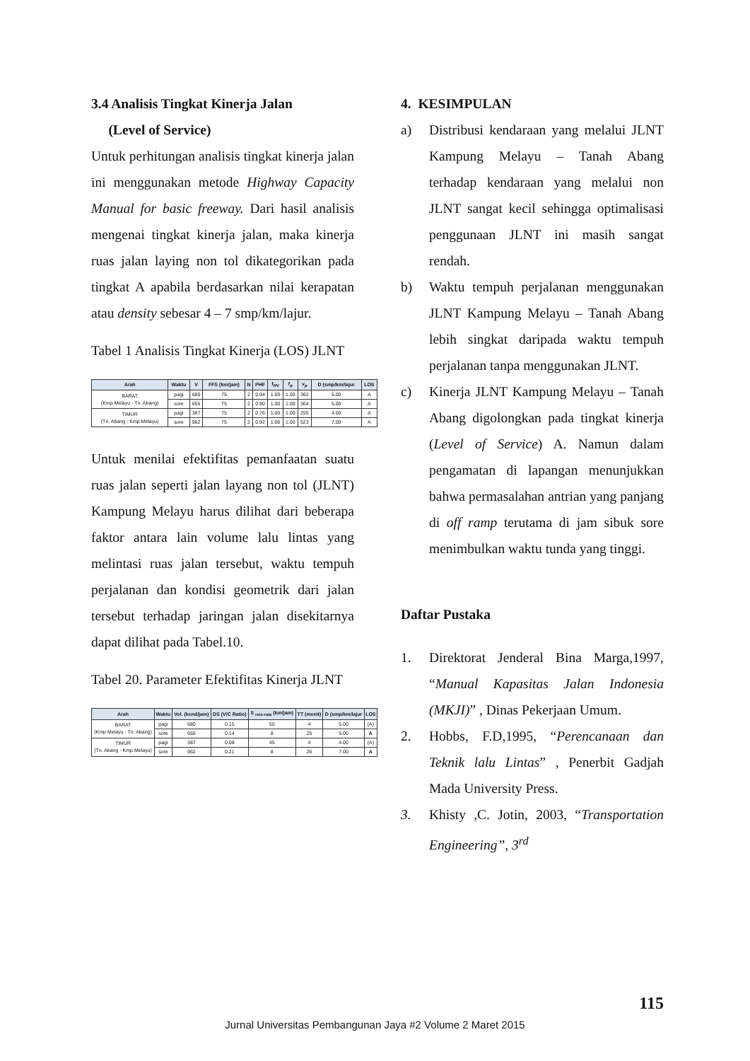3.4 Analisis Tingkat Kinerja Jalan
(Level of Service)
Untuk perhitungan analisis tingkat kinerja jalan ini menggunakan metode Highway Capacity Manual for basic freeway. Dari hasil analisis mengenai tingkat kinerja jalan, maka kinerja ruas jalan laying non tol dikategorikan pada tingkat A apabila berdasarkan nilai kerapatan atau density sebesar 4 – 7 smp/km/lajur.
Tabel 1 Analisis Tingkat Kinerja (LOS) JLNT
| Arah | Waktu | V | FFS (km/jam) | N | PHF | f<sub>HV</sub> | f<sub>p</sub> | v<sub>p</sub> | D (smp/km/lajur | LOS |
| --- | --- | --- | --- | --- | --- | --- | --- | --- | --- | --- |
| BARAT (Kmp Melayu - Tn. Abang) | pagi | 680 | 75 | 2 | 0.94 | 1.00 | 1.00 | 362 | 5.00 | A |
| | sore | 655 | 75 | 2 | 0.90 | 1.00 | 1.00 | 364 | 5.00 | A |
| TIMUR (Tn. Abang - Kmp.Melayu) | pagi | 387 | 75 | 2 | 0.76 | 1.00 | 1.00 | 255 | 4.00 | A |
| | sore | 962 | 75 | 2 | 0.92 | 1.00 | 1.00 | 523 | 7.00 | A |
Untuk menilai efektifitas pemanfaatan suatu ruas jalan seperti jalan layang non tol (JLNT) Kampung Melayu harus dilihat dari beberapa faktor antara lain volume lalu lintas yang melintasi ruas jalan tersebut, waktu tempuh perjalanan dan kondisi geometrik dari jalan tersebut terhadap jaringan jalan disekitarnya dapat dilihat pada Tabel.10.
Tabel 20. Parameter Efektifitas Kinerja JLNT
| Arah | Waktu | Vol. (kend/jam) | DS (V/C Ratio) | S <sub>rata-rata</sub> (km/jam) | TT (menit) | D (smp/km/lajur | LOS |
| --- | --- | --- | --- | --- | --- | --- | --- |
| BARAT (Kmp Melayu - Tn. Abang) | pagi | 680 | 0.15 | 50 | 4 | 5.00 | (A) |
| | sore | 655 | 0.14 | 8 | 25 | 5.00 | A |
| TIMUR (Tn. Abang - Kmp.Melayu) | pagi | 387 | 0.08 | 45 | 4 | 4.00 | (A) |
| | sore | 962 | 0.21 | 8 | 26 | 7.00 | A |
4. KESIMPULAN
a) Distribusi kendaraan yang melalui JLNT Kampung Melayu – Tanah Abang terhadap kendaraan yang melalui non JLNT sangat kecil sehingga optimalisasi penggunaan JLNT ini masih sangat rendah.
b) Waktu tempuh perjalanan menggunakan JLNT Kampung Melayu – Tanah Abang lebih singkat daripada waktu tempuh perjalanan tanpa menggunakan JLNT.
c) Kinerja JLNT Kampung Melayu – Tanah Abang digolongkan pada tingkat kinerja (Level of Service) A. Namun dalam pengamatan di lapangan menunjukkan bahwa permasalahan antrian yang panjang di off ramp terutama di jam sibuk sore menimbulkan waktu tunda yang tinggi.
Daftar Pustaka
1. Direktorat Jenderal Bina Marga,1997, “Manual Kapasitas Jalan Indonesia (MKJI)” , Dinas Pekerjaan Umum.
2. Hobbs, F.D,1995, “Perencanaan dan Teknik lalu Lintas” , Penerbit Gadjah Mada University Press.
3. Khisty ,C. Jotin, 2003, “Transportation Engineering”, 3<sup>rd</sup>
115
Jurnal Universitas Pembangunan Jaya #2 Volume 2 Maret 2015